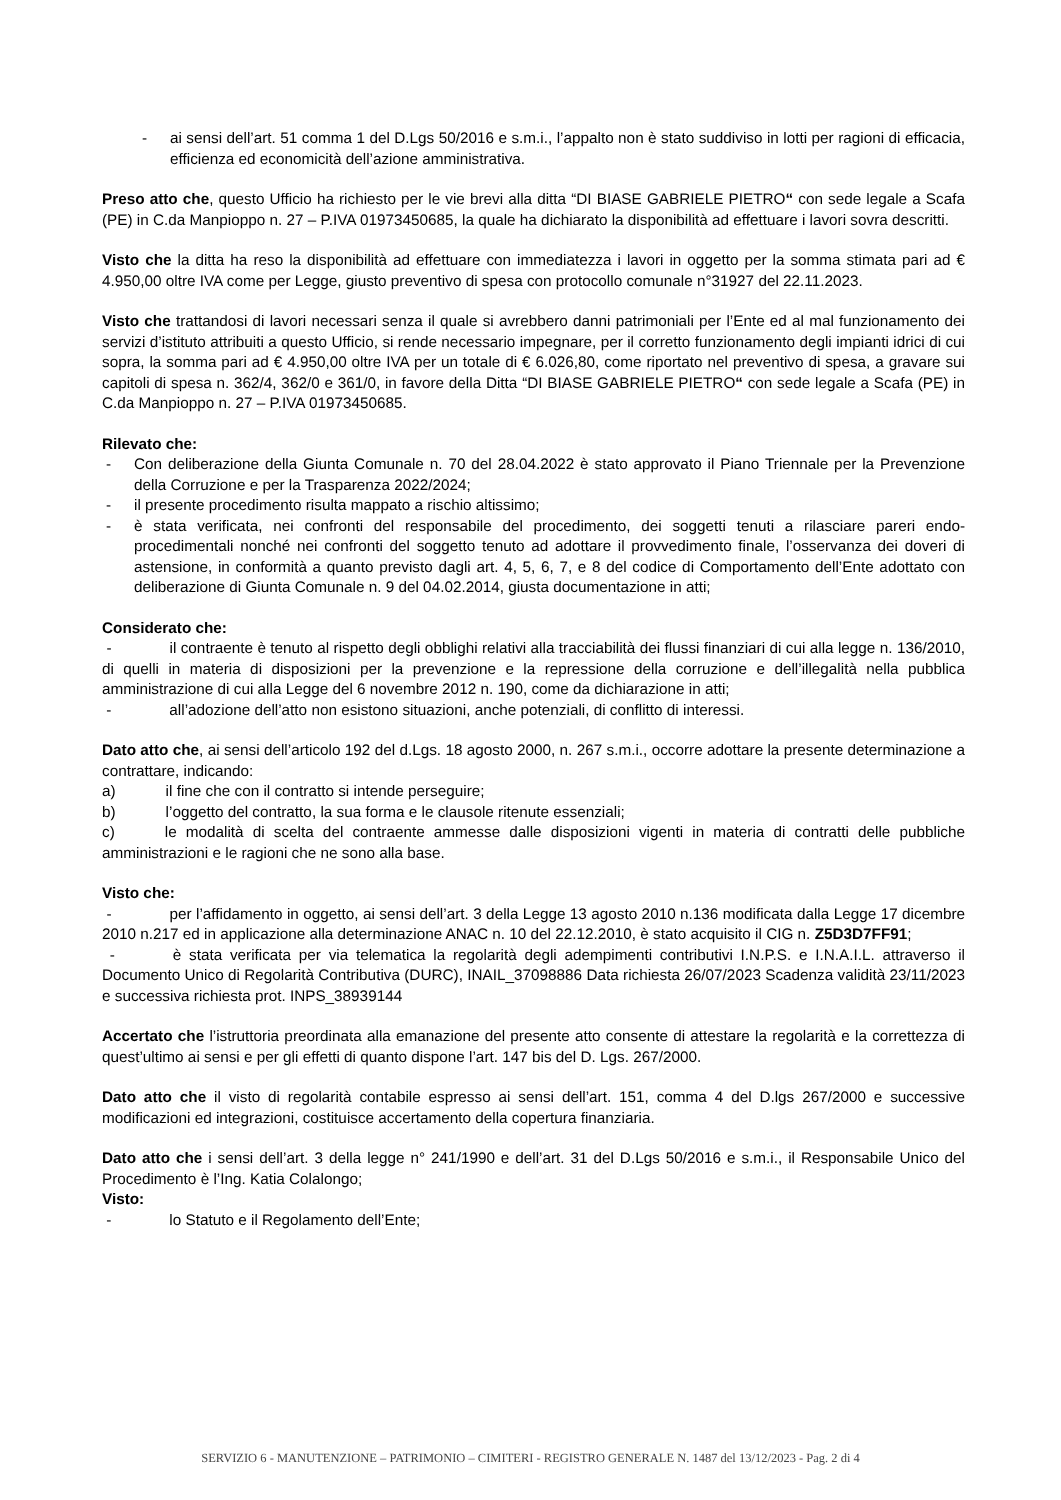- ai sensi dell’art. 51 comma 1 del D.Lgs 50/2016 e s.m.i., l’appalto non è stato suddiviso in lotti per ragioni di efficacia, efficienza ed economicità dell’azione amministrativa.
Preso atto che, questo Ufficio ha richiesto per le vie brevi alla ditta “DI BIASE GABRIELE PIETRO“ con sede legale a Scafa (PE) in C.da Manpioppo n. 27 – P.IVA 01973450685, la quale ha dichiarato la disponibilità ad effettuare i lavori sovra descritti.
Visto che la ditta ha reso la disponibilità ad effettuare con immediatezza i lavori in oggetto per la somma stimata pari ad € 4.950,00 oltre IVA come per Legge, giusto preventivo di spesa con protocollo comunale n°31927 del 22.11.2023.
Visto che trattandosi di lavori necessari senza il quale si avrebbero danni patrimoniali per l’Ente ed al mal funzionamento dei servizi d’istituto attribuiti a questo Ufficio, si rende necessario impegnare, per il corretto funzionamento degli impianti idrici di cui sopra, la somma pari ad € 4.950,00 oltre IVA per un totale di € 6.026,80, come riportato nel preventivo di spesa, a gravare sui capitoli di spesa n. 362/4, 362/0 e 361/0, in favore della Ditta “DI BIASE GABRIELE PIETRO“ con sede legale a Scafa (PE) in C.da Manpioppo n. 27 – P.IVA 01973450685.
Rilevato che:
- Con deliberazione della Giunta Comunale n. 70 del 28.04.2022 è stato approvato il Piano Triennale per la Prevenzione della Corruzione e per la Trasparenza 2022/2024;
- il presente procedimento risulta mappato a rischio altissimo;
- è stata verificata, nei confronti del responsabile del procedimento, dei soggetti tenuti a rilasciare pareri endo-procedimentali nonché nei confronti del soggetto tenuto ad adottare il provvedimento finale, l’osservanza dei doveri di astensione, in conformità a quanto previsto dagli art. 4, 5, 6, 7, e 8 del codice di Comportamento dell’Ente adottato con deliberazione di Giunta Comunale n. 9 del 04.02.2014, giusta documentazione in atti;
Considerato che:
- il contraente è tenuto al rispetto degli obblighi relativi alla tracciabilità dei flussi finanziari di cui alla legge n. 136/2010, di quelli in materia di disposizioni per la prevenzione e la repressione della corruzione e dell’illegalità nella pubblica amministrazione di cui alla Legge del 6 novembre 2012 n. 190, come da dichiarazione in atti;
- all’adozione dell’atto non esistono situazioni, anche potenziali, di conflitto di interessi.
Dato atto che, ai sensi dell’articolo 192 del d.Lgs. 18 agosto 2000, n. 267 s.m.i., occorre adottare la presente determinazione a contrattare, indicando:
a) il fine che con il contratto si intende perseguire;
b) l’oggetto del contratto, la sua forma e le clausole ritenute essenziali;
c) le modalità di scelta del contraente ammesse dalle disposizioni vigenti in materia di contratti delle pubbliche amministrazioni e le ragioni che ne sono alla base.
Visto che:
- per l’affidamento in oggetto, ai sensi dell’art. 3 della Legge 13 agosto 2010 n.136 modificata dalla Legge 17 dicembre 2010 n.217 ed in applicazione alla determinazione ANAC n. 10 del 22.12.2010, è stato acquisito il CIG n. Z5D3D7FF91;
- è stata verificata per via telematica la regolarità degli adempimenti contributivi I.N.P.S. e I.N.A.I.L. attraverso il Documento Unico di Regolarità Contributiva (DURC), INAIL_37098886 Data richiesta 26/07/2023 Scadenza validità 23/11/2023 e successiva richiesta prot. INPS_38939144
Accertato che l’istruttoria preordinata alla emanazione del presente atto consente di attestare la regolarità e la correttezza di quest’ultimo ai sensi e per gli effetti di quanto dispone l’art. 147 bis del D. Lgs. 267/2000.
Dato atto che il visto di regolarità contabile espresso ai sensi dell’art. 151, comma 4 del D.lgs 267/2000 e successive modificazioni ed integrazioni, costituisce accertamento della copertura finanziaria.
Dato atto che i sensi dell’art. 3 della legge n° 241/1990 e dell’art. 31 del D.Lgs 50/2016 e s.m.i., il Responsabile Unico del Procedimento è l’Ing. Katia Colalongo;
Visto:
- lo Statuto e il Regolamento dell’Ente;
SERVIZIO 6 - MANUTENZIONE – PATRIMONIO – CIMITERI - REGISTRO GENERALE N. 1487 del 13/12/2023 - Pag. 2 di 4